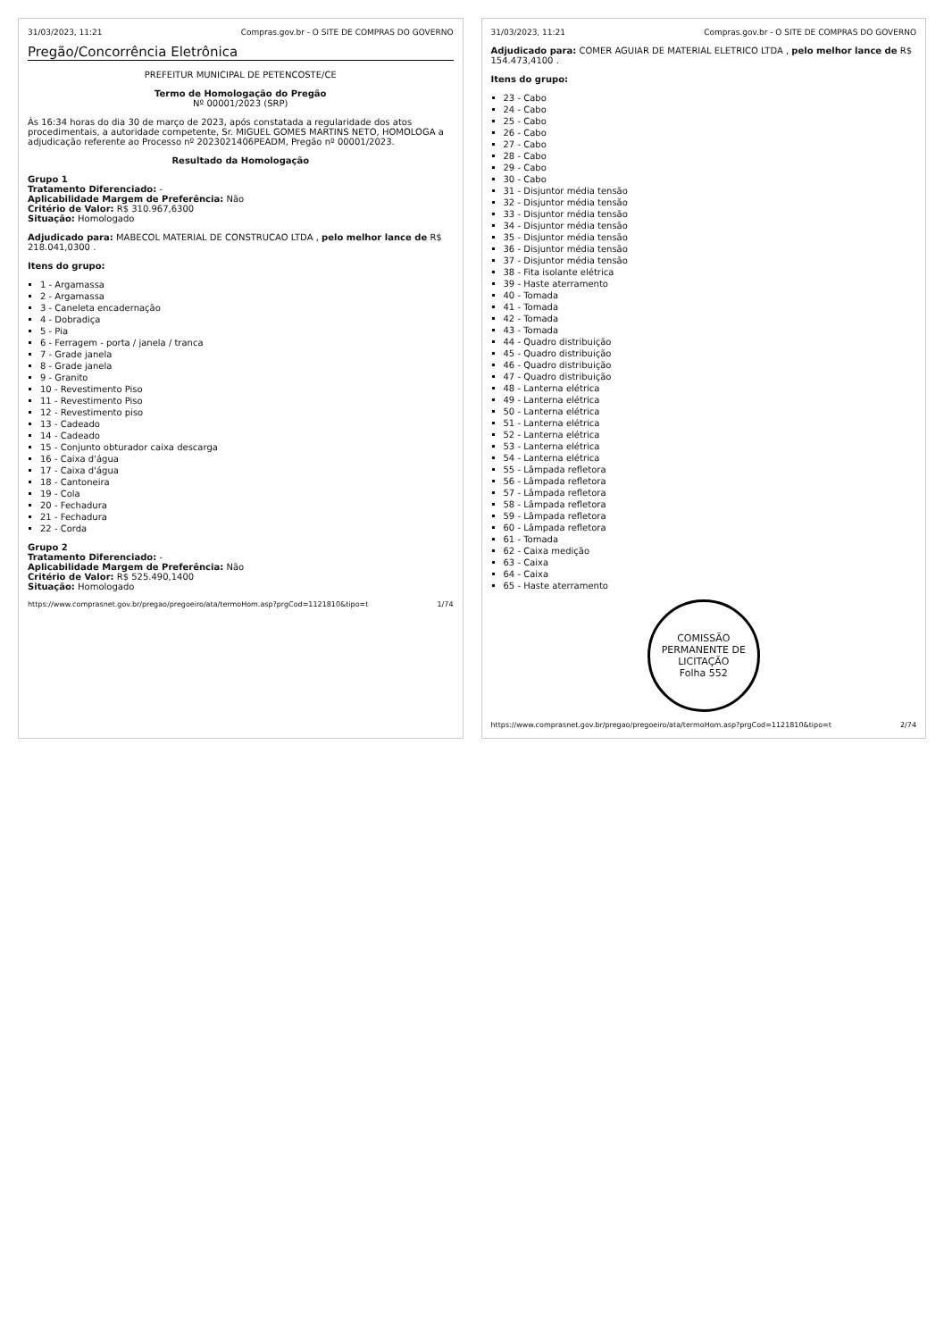31/03/2023, 11:21 Compras.gov.br - O SITE DE COMPRAS DO GOVERNO
Pregão/Concorrência Eletrônica
PREFEITUR MUNICIPAL DE PETENCOSTE/CE
Termo de Homologação do Pregão
Nº 00001/2023 (SRP)
Às 16:34 horas do dia 30 de março de 2023, após constatada a regularidade dos atos procedimentais, a autoridade competente, Sr. MIGUEL GOMES MARTINS NETO, HOMOLOGA a adjudicação referente ao Processo nº 2023021406PEADM, Pregão nº 00001/2023.
Resultado da Homologação
Grupo 1
Tratamento Diferenciado: -
Aplicabilidade Margem de Preferência: Não
Critério de Valor: R$ 310.967,6300
Situação: Homologado
Adjudicado para: MABECOL MATERIAL DE CONSTRUCAO LTDA , pelo melhor lance de R$ 218.041,0300 .
Itens do grupo:
1 - Argamassa
2 - Argamassa
3 - Caneleta encadernação
4 - Dobradiça
5 - Pia
6 - Ferragem - porta / janela / tranca
7 - Grade janela
8 - Grade janela
9 - Granito
10 - Revestimento Piso
11 - Revestimento Piso
12 - Revestimento piso
13 - Cadeado
14 - Cadeado
15 - Conjunto obturador caixa descarga
16 - Caixa d'água
17 - Caixa d'água
18 - Cantoneira
19 - Cola
20 - Fechadura
21 - Fechadura
22 - Corda
Grupo 2
Tratamento Diferenciado: -
Aplicabilidade Margem de Preferência: Não
Critério de Valor: R$ 525.490,1400
Situação: Homologado
https://www.comprasnet.gov.br/pregao/pregoeiro/ata/termoHom.asp?prgCod=1121810&tipo=t 1/74
31/03/2023, 11:21 Compras.gov.br - O SITE DE COMPRAS DO GOVERNO
Adjudicado para: COMER AGUIAR DE MATERIAL ELETRICO LTDA , pelo melhor lance de R$ 154.473,4100 .
Itens do grupo:
23 - Cabo
24 - Cabo
25 - Cabo
26 - Cabo
27 - Cabo
28 - Cabo
29 - Cabo
30 - Cabo
31 - Disjuntor média tensão
32 - Disjuntor média tensão
33 - Disjuntor média tensão
34 - Disjuntor média tensão
35 - Disjuntor média tensão
36 - Disjuntor média tensão
37 - Disjuntor média tensão
38 - Fita isolante elétrica
39 - Haste aterramento
40 - Tomada
41 - Tomada
42 - Tomada
43 - Tomada
44 - Quadro distribuição
45 - Quadro distribuição
46 - Quadro distribuição
47 - Quadro distribuição
48 - Lanterna elétrica
49 - Lanterna elétrica
50 - Lanterna elétrica
51 - Lanterna elétrica
52 - Lanterna elétrica
53 - Lanterna elétrica
54 - Lanterna elétrica
55 - Lâmpada refletora
56 - Lâmpada refletora
57 - Lâmpada refletora
58 - Lâmpada refletora
59 - Lâmpada refletora
60 - Lâmpada refletora
61 - Tomada
62 - Caixa medição
63 - Caixa
64 - Caixa
65 - Haste aterramento
COMISSÃO PERMANENTE DE LICITAÇÃO
Folha 552
https://www.comprasnet.gov.br/pregao/pregoeiro/ata/termoHom.asp?prgCod=1121810&tipo=t 2/74